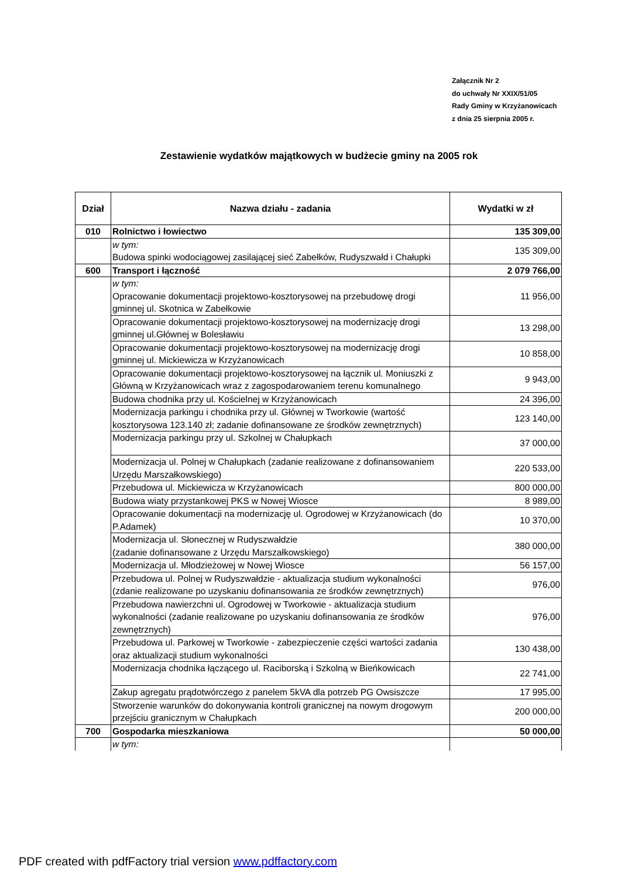Załącznik Nr 2
do uchwały Nr XXIX/51/05
Rady Gminy w Krzyżanowicach
z dnia 25 sierpnia 2005 r.
Zestawienie wydatków majątkowych w budżecie gminy na 2005 rok
| Dział | Nazwa działu - zadania | Wydatki w zł |
| --- | --- | --- |
| 010 | Rolnictwo i łowiectwo | 135 309,00 |
| | w tym: Budowa spinki wodociągowej zasilającej sieć Zabełków, Rudyszwałd i Chałupki | 135 309,00 |
| 600 | Transport i łączność | 2 079 766,00 |
| | w tym: Opracowanie dokumentacji projektowo-kosztorysowej na przebudowę drogi gminnej ul. Skotnica w Zabełkowie | 11 956,00 |
| | Opracowanie dokumentacji projektowo-kosztorysowej na modernizację drogi gminnej ul.Głównej w Bolesławiu | 13 298,00 |
| | Opracowanie dokumentacji projektowo-kosztorysowej na modernizację drogi gminnej ul. Mickiewicza w Krzyżanowicach | 10 858,00 |
| | Opracowanie dokumentacji projektowo-kosztorysowej na łącznik ul. Moniuszki z Główną w Krzyżanowicach wraz z zagospodarowaniem terenu komunalnego | 9 943,00 |
| | Budowa chodnika przy ul. Kościelnej w Krzyżanowicach | 24 396,00 |
| | Modernizacja parkingu i chodnika przy ul. Głównej w Tworkowie (wartość kosztorysowa 123.140 zł; zadanie dofinansowane ze środków zewnętrznych) | 123 140,00 |
| | Modernizacja parkingu przy ul. Szkolnej w Chałupkach | 37 000,00 |
| | Modernizacja ul. Polnej w Chałupkach (zadanie realizowane z dofinansowaniem Urzędu Marszałkowskiego) | 220 533,00 |
| | Przebudowa ul. Mickiewicza w Krzyżanowicach | 800 000,00 |
| | Budowa wiaty przystankowej PKS w Nowej Wiosce | 8 989,00 |
| | Opracowanie dokumentacji na modernizację ul. Ogrodowej w Krzyżanowicach (do P.Adamek) | 10 370,00 |
| | Modernizacja ul. Słonecznej w Rudyszwałdzie (zadanie dofinansowane z Urzędu Marszałkowskiego) | 380 000,00 |
| | Modernizacja ul. Młodzieżowej w Nowej Wiosce | 56 157,00 |
| | Przebudowa ul. Polnej w Rudyszwałdzie - aktualizacja studium wykonalności (zdanie realizowane po uzyskaniu dofinansowania ze środków zewnętrznych) | 976,00 |
| | Przebudowa nawierzchni ul. Ogrodowej w Tworkowie - aktualizacja studium wykonalności (zadanie realizowane po uzyskaniu dofinansowania ze środków zewnętrznych) | 976,00 |
| | Przebudowa ul. Parkowej w Tworkowie - zabezpieczenie części wartości zadania oraz aktualizacji studium wykonalności | 130 438,00 |
| | Modernizacja chodnika łączącego ul. Raciborską i Szkolną w Bieńkowicach | 22 741,00 |
| | Zakup agregatu prądotwórczego z panelem 5kVA dla potrzeb PG Owsiszcze | 17 995,00 |
| | Stworzenie warunków do dokonywania kontroli granicznej na nowym drogowym przejściu granicznym w Chałupkach | 200 000,00 |
| 700 | Gospodarka mieszkaniowa | 50 000,00 |
| | w tym: | |
PDF created with pdfFactory trial version www.pdffactory.com